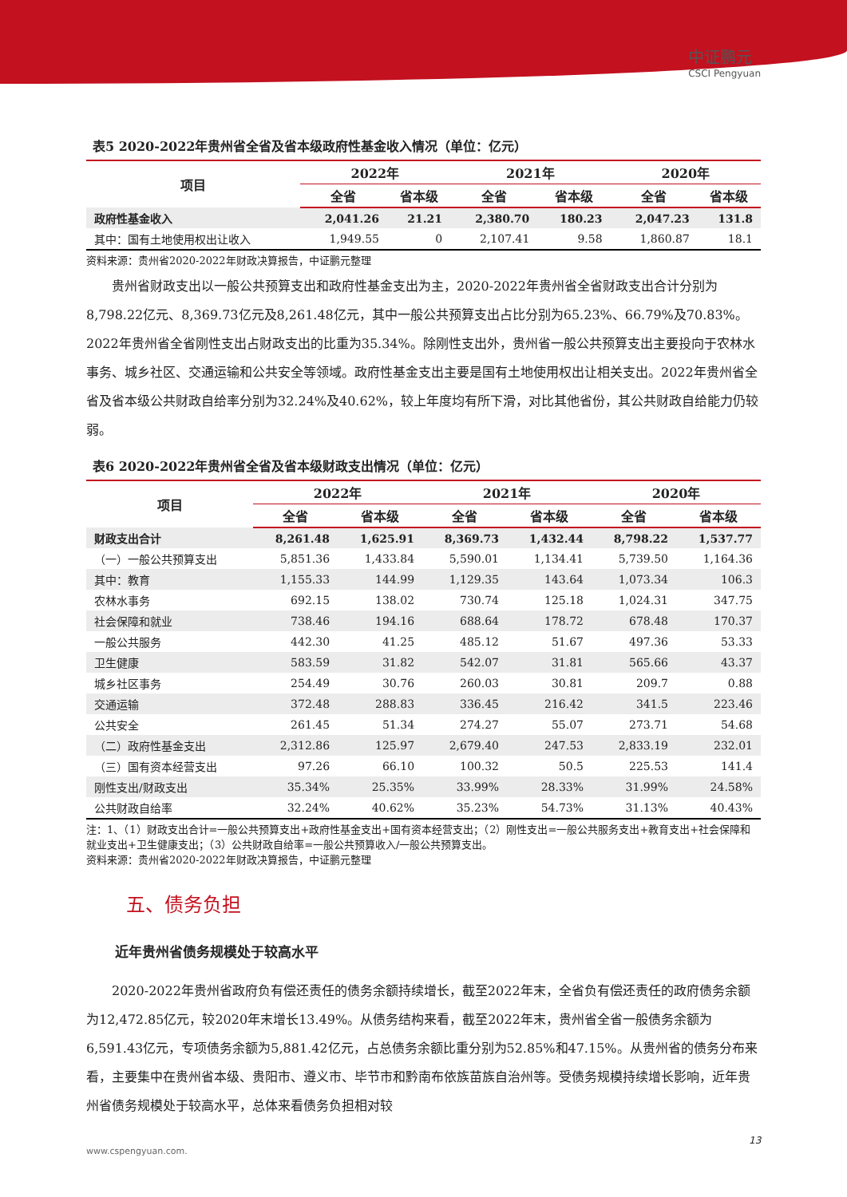中证鹏元
CSCI Pengyuan
表5 2020-2022年贵州省全省及省本级政府性基金收入情况（单位：亿元）
| 项目 | 2022年 | | 2021年 | | 2020年 | |
| --- | --- | --- | --- | --- | --- | --- |
| | 全省 | 省本级 | 全省 | 省本级 | 全省 | 省本级 |
| 政府性基金收入 | 2,041.26 | 21.21 | 2,380.70 | 180.23 | 2,047.23 | 131.8 |
| 其中：国有土地使用权出让收入 | 1,949.55 | 0 | 2,107.41 | 9.58 | 1,860.87 | 18.1 |
资料来源：贵州省2020-2022年财政决算报告，中证鹏元整理
贵州省财政支出以一般公共预算支出和政府性基金支出为主，2020-2022年贵州省全省财政支出合计分别为8,798.22亿元、8,369.73亿元及8,261.48亿元，其中一般公共预算支出占比分别为65.23%、66.79%及70.83%。2022年贵州省全省刚性支出占财政支出的比重为35.34%。除刚性支出外，贵州省一般公共预算支出主要投向于农林水事务、城乡社区、交通运输和公共安全等领域。政府性基金支出主要是国有土地使用权出让相关支出。2022年贵州省全省及省本级公共财政自给率分别为32.24%及40.62%，较上年度均有所下滑，对比其他省份，其公共财政自给能力仍较弱。
表6 2020-2022年贵州省全省及省本级财政支出情况（单位：亿元）
| 项目 | 2022年 | | 2021年 | | 2020年 | |
| --- | --- | --- | --- | --- | --- | --- |
| | 全省 | 省本级 | 全省 | 省本级 | 全省 | 省本级 |
| 财政支出合计 | 8,261.48 | 1,625.91 | 8,369.73 | 1,432.44 | 8,798.22 | 1,537.77 |
| （一）一般公共预算支出 | 5,851.36 | 1,433.84 | 5,590.01 | 1,134.41 | 5,739.50 | 1,164.36 |
| 其中：教育 | 1,155.33 | 144.99 | 1,129.35 | 143.64 | 1,073.34 | 106.3 |
| 农林水事务 | 692.15 | 138.02 | 730.74 | 125.18 | 1,024.31 | 347.75 |
| 社会保障和就业 | 738.46 | 194.16 | 688.64 | 178.72 | 678.48 | 170.37 |
| 一般公共服务 | 442.30 | 41.25 | 485.12 | 51.67 | 497.36 | 53.33 |
| 卫生健康 | 583.59 | 31.82 | 542.07 | 31.81 | 565.66 | 43.37 |
| 城乡社区事务 | 254.49 | 30.76 | 260.03 | 30.81 | 209.7 | 0.88 |
| 交通运输 | 372.48 | 288.83 | 336.45 | 216.42 | 341.5 | 223.46 |
| 公共安全 | 261.45 | 51.34 | 274.27 | 55.07 | 273.71 | 54.68 |
| （二）政府性基金支出 | 2,312.86 | 125.97 | 2,679.40 | 247.53 | 2,833.19 | 232.01 |
| （三）国有资本经营支出 | 97.26 | 66.10 | 100.32 | 50.5 | 225.53 | 141.4 |
| 刚性支出/财政支出 | 35.34% | 25.35% | 33.99% | 28.33% | 31.99% | 24.58% |
| 公共财政自给率 | 32.24% | 40.62% | 35.23% | 54.73% | 31.13% | 40.43% |
注：1、（1）财政支出合计=一般公共预算支出+政府性基金支出+国有资本经营支出；（2）刚性支出=一般公共服务支出+教育支出+社会保障和就业支出+卫生健康支出；（3）公共财政自给率=一般公共预算收入/一般公共预算支出。
资料来源：贵州省2020-2022年财政决算报告，中证鹏元整理
五、债务负担
近年贵州省债务规模处于较高水平
2020-2022年贵州省政府负有偿还责任的债务余额持续增长，截至2022年末，全省负有偿还责任的政府债务余额为12,472.85亿元，较2020年末增长13.49%。从债务结构来看，截至2022年末，贵州省全省一般债务余额为6,591.43亿元，专项债务余额为5,881.42亿元，占总债务余额比重分别为52.85%和47.15%。从贵州省的债务分布来看，主要集中在贵州省本级、贵阳市、遵义市、毕节市和黔南布依族苗族自治州等。受债务规模持续增长影响，近年贵州省债务规模处于较高水平，总体来看债务负担相对较
13
www.cspengyuan.com.